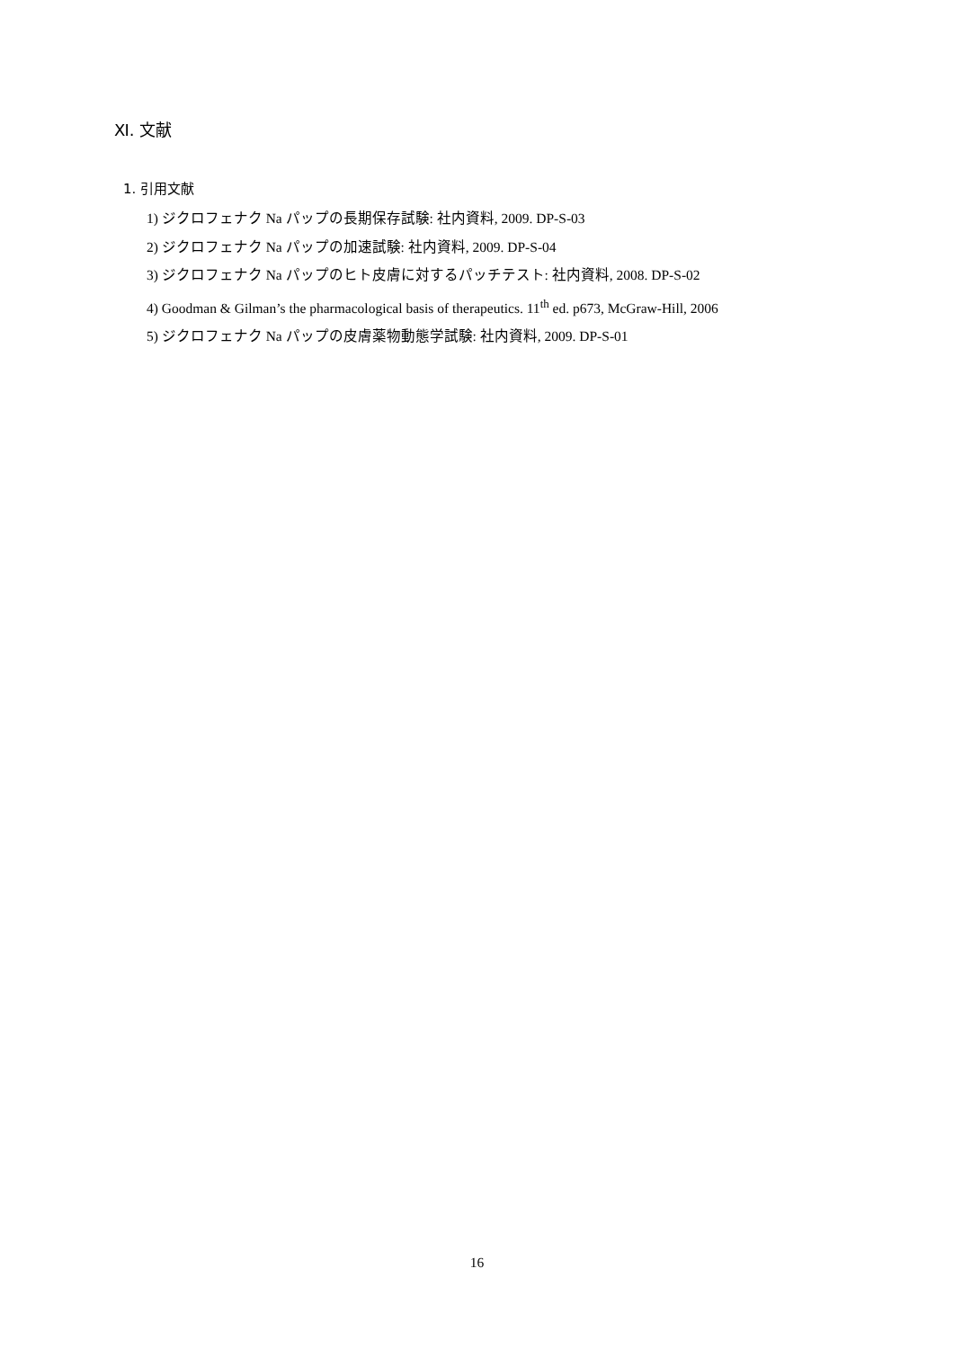Ⅺ. 文献
1. 引用文献
1) ジクロフェナク Na パップの長期保存試験: 社内資料, 2009. DP-S-03
2) ジクロフェナク Na パップの加速試験: 社内資料, 2009. DP-S-04
3) ジクロフェナク Na パップのヒト皮膚に対するパッチテスト: 社内資料, 2008. DP-S-02
4) Goodman & Gilman’s the pharmacological basis of therapeutics. 11<sup>th</sup> ed. p673, McGraw-Hill, 2006
5) ジクロフェナク Na パップの皮膚薬物動態学試験: 社内資料, 2009. DP-S-01
16